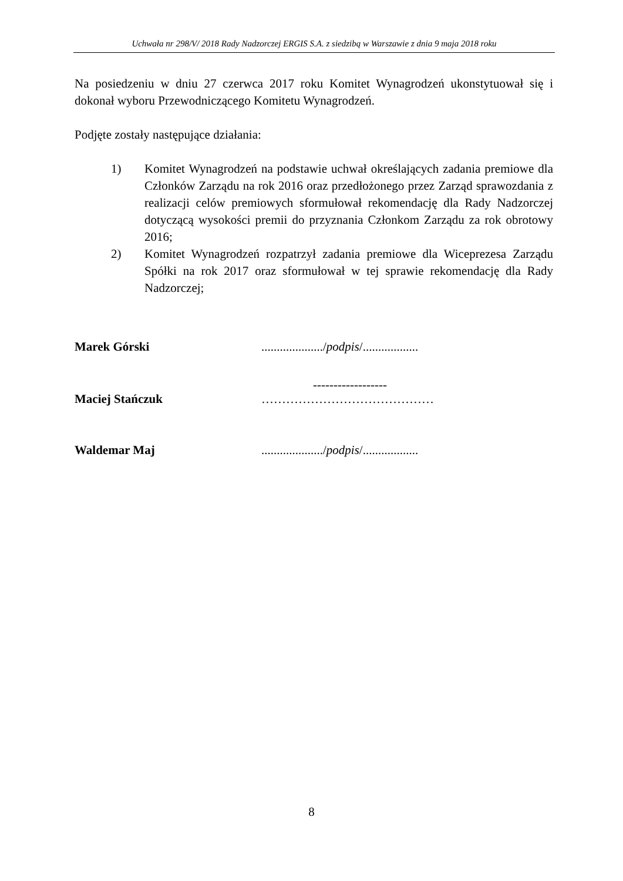Uchwała nr 298/V/ 2018 Rady Nadzorczej ERGIS S.A. z siedzibą w Warszawie z dnia 9 maja 2018 roku
Na posiedzeniu w dniu 27 czerwca 2017 roku Komitet Wynagrodzeń ukonstytuował się i dokonał wyboru Przewodniczącego Komitetu Wynagrodzeń.
Podjęte zostały następujące działania:
1) Komitet Wynagrodzeń na podstawie uchwał określających zadania premiowe dla Członków Zarządu na rok 2016 oraz przedłożonego przez Zarząd sprawozdania z realizacji celów premiowych sformułował rekomendację dla Rady Nadzorczej dotyczącą wysokości premii do przyznania Członkom Zarządu za rok obrotowy 2016;
2) Komitet Wynagrodzeń rozpatrzył zadania premiowe dla Wiceprezesa Zarządu Spółki na rok 2017 oraz sformułował w tej sprawie rekomendację dla Rady Nadzorczej;
Marek Górski..................../podpis/..................
------------------
Maciej Stańczuk ……………………………………
Waldemar Maj..................../podpis/..................
8